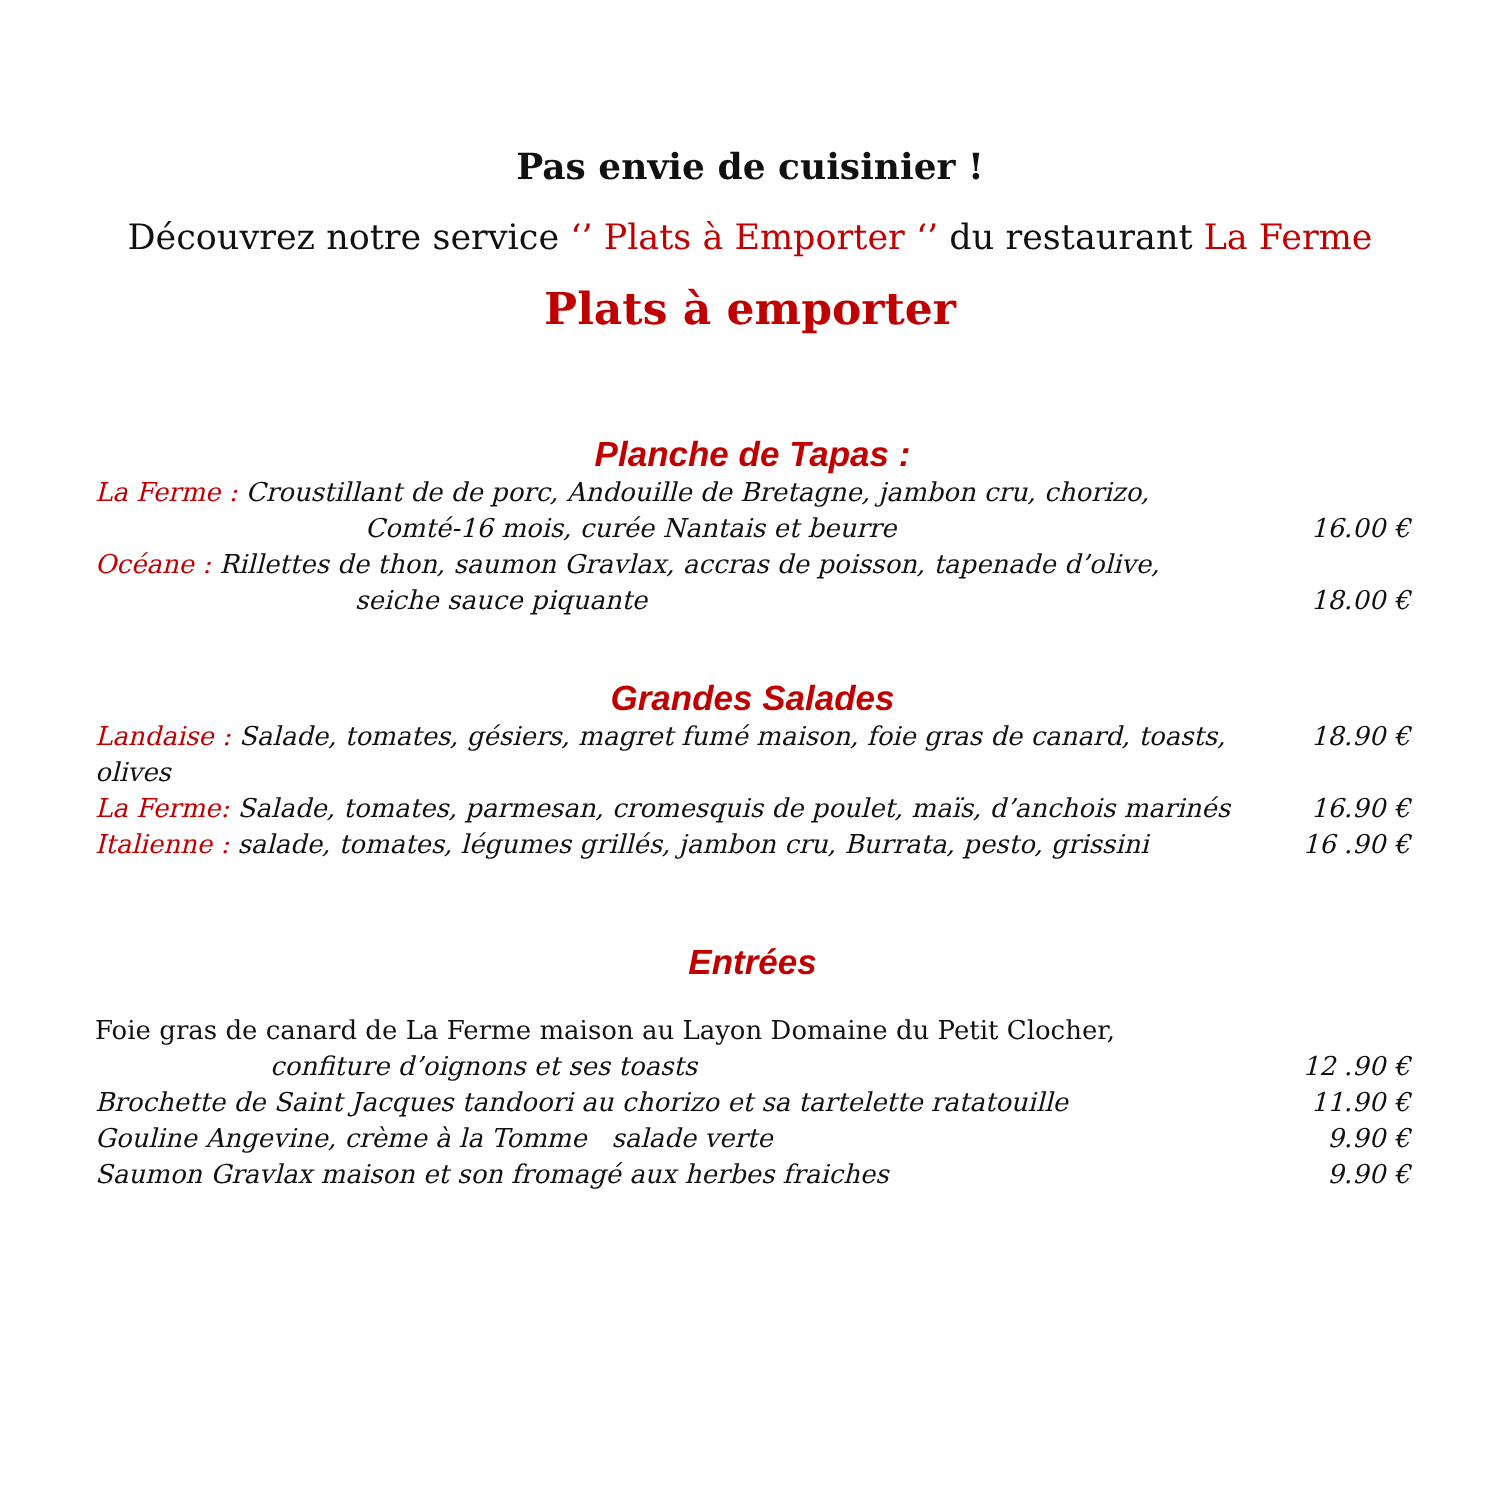Pas envie de cuisinier !
Découvrez notre service ‘’ Plats à Emporter ‘’ du restaurant La Ferme
Plats à emporter
Planche de Tapas :
La Ferme : Croustillant de de porc, Andouille de Bretagne, jambon cru, chorizo,
Comté-16 mois, curée Nantais et beurre 16.00 €
Océane : Rillettes de thon, saumon Gravlax, accras de poisson, tapenade d’olive,
seiche sauce piquante 18.00 €
Grandes Salades
Landaise : Salade, tomates, gésiers, magret fumé maison, foie gras de canard, toasts, olives 18.90 €
La Ferme: Salade, tomates, parmesan, cromesquis de poulet, maïs, d’anchois marinés 16.90 €
Italienne : salade, tomates, légumes grillés, jambon cru, Burrata, pesto, grissini 16 .90 €
Entrées
Foie gras de canard de La Ferme maison au Layon Domaine du Petit Clocher,
confiture d’oignons et ses toasts 12 .90 €
Brochette de Saint Jacques tandoori au chorizo et sa tartelette ratatouille 11.90 €
Gouline Angevine, crème à la Tomme salade verte 9.90 €
Saumon Gravlax maison et son fromagé aux herbes fraiches 9.90 €